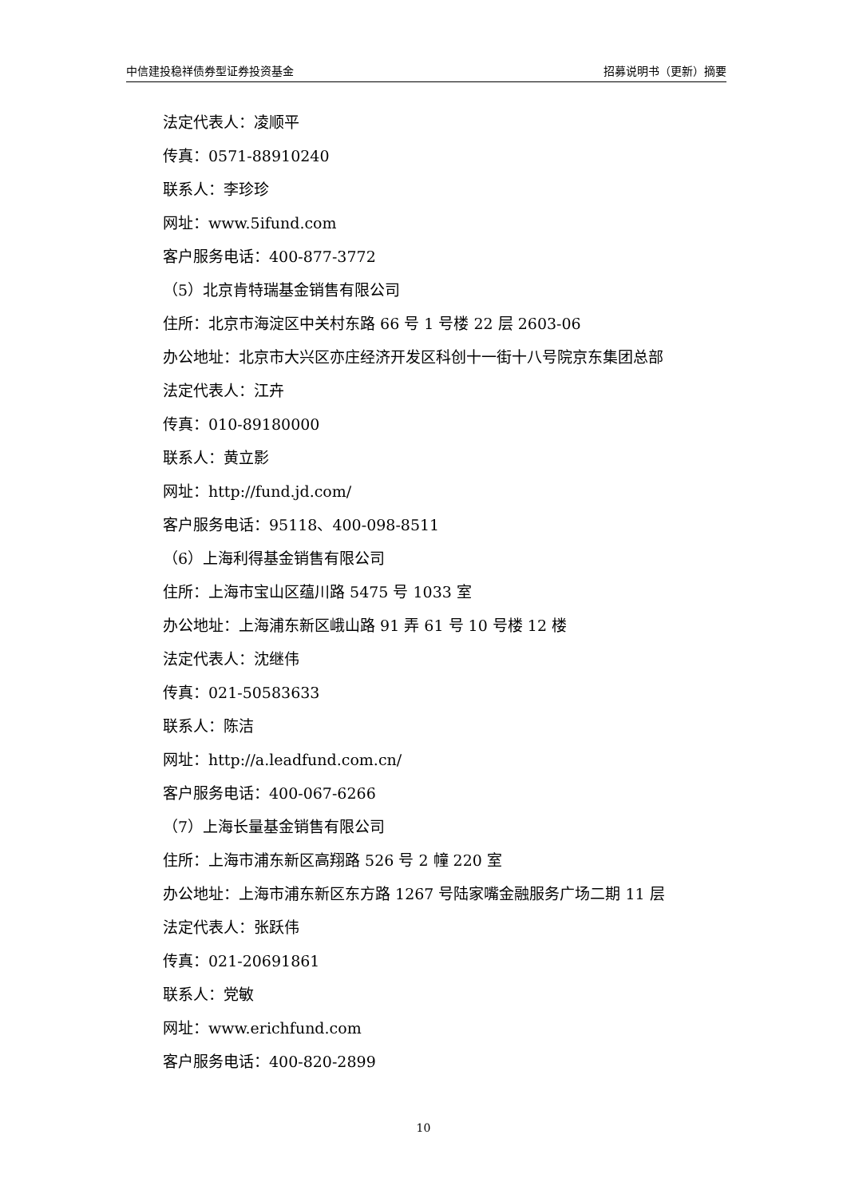中信建投稳祥债券型证券投资基金 招募说明书（更新）摘要
法定代表人：凌顺平
传真：0571-88910240
联系人：李珍珍
网址：www.5ifund.com
客户服务电话：400-877-3772
（5）北京肯特瑞基金销售有限公司
住所：北京市海淀区中关村东路 66 号 1 号楼 22 层 2603-06
办公地址：北京市大兴区亦庄经济开发区科创十一街十八号院京东集团总部
法定代表人：江卉
传真：010-89180000
联系人：黄立影
网址：http://fund.jd.com/
客户服务电话：95118、400-098-8511
（6）上海利得基金销售有限公司
住所：上海市宝山区蕴川路 5475 号 1033 室
办公地址：上海浦东新区峨山路 91 弄 61 号 10 号楼 12 楼
法定代表人：沈继伟
传真：021-50583633
联系人：陈洁
网址：http://a.leadfund.com.cn/
客户服务电话：400-067-6266
（7）上海长量基金销售有限公司
住所：上海市浦东新区高翔路 526 号 2 幢 220 室
办公地址：上海市浦东新区东方路 1267 号陆家嘴金融服务广场二期 11 层
法定代表人：张跃伟
传真：021-20691861
联系人：党敏
网址：www.erichfund.com
客户服务电话：400-820-2899
10